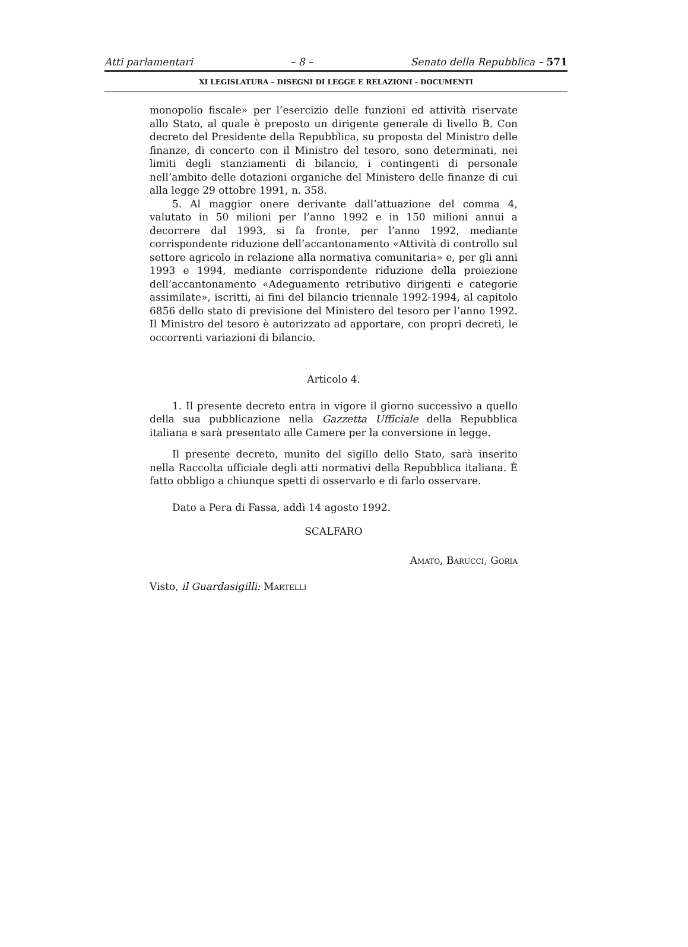Atti parlamentari – 8 – Senato della Repubblica – 571
XI LEGISLATURA – DISEGNI DI LEGGE E RELAZIONI - DOCUMENTI
monopolio fiscale» per l’esercizio delle funzioni ed attività riservate allo Stato, al quale è preposto un dirigente generale di livello B. Con decreto del Presidente della Repubblica, su proposta del Ministro delle finanze, di concerto con il Ministro del tesoro, sono determinati, nei limiti degli stanziamenti di bilancio, i contingenti di personale nell’ambito delle dotazioni organiche del Ministero delle finanze di cui alla legge 29 ottobre 1991, n. 358.
5. Al maggior onere derivante dall’attuazione del comma 4, valutato in 50 milioni per l’anno 1992 e in 150 milioni annui a decorrere dal 1993, si fa fronte, per l’anno 1992, mediante corrispondente riduzione dell’accantonamento «Attività di controllo sul settore agricolo in relazione alla normativa comunitaria» e, per gli anni 1993 e 1994, mediante corrispondente riduzione della proiezione dell’accantonamento «Adeguamento retributivo dirigenti e categorie assimilate», iscritti, ai fini del bilancio triennale 1992-1994, al capitolo 6856 dello stato di previsione del Ministero del tesoro per l’anno 1992. Il Ministro del tesoro è autorizzato ad apportare, con propri decreti, le occorrenti variazioni di bilancio.
Articolo 4.
1. Il presente decreto entra in vigore il giorno successivo a quello della sua pubblicazione nella Gazzetta Ufficiale della Repubblica italiana e sarà presentato alle Camere per la conversione in legge.
Il presente decreto, munito del sigillo dello Stato, sarà inserito nella Raccolta ufficiale degli atti normativi della Repubblica italiana. È fatto obbligo a chiunque spetti di osservarlo e di farlo osservare.
Dato a Pera di Fassa, addì 14 agosto 1992.
SCALFARO
Amato, Barucci, Goria
Visto, il Guardasigilli: Martelli